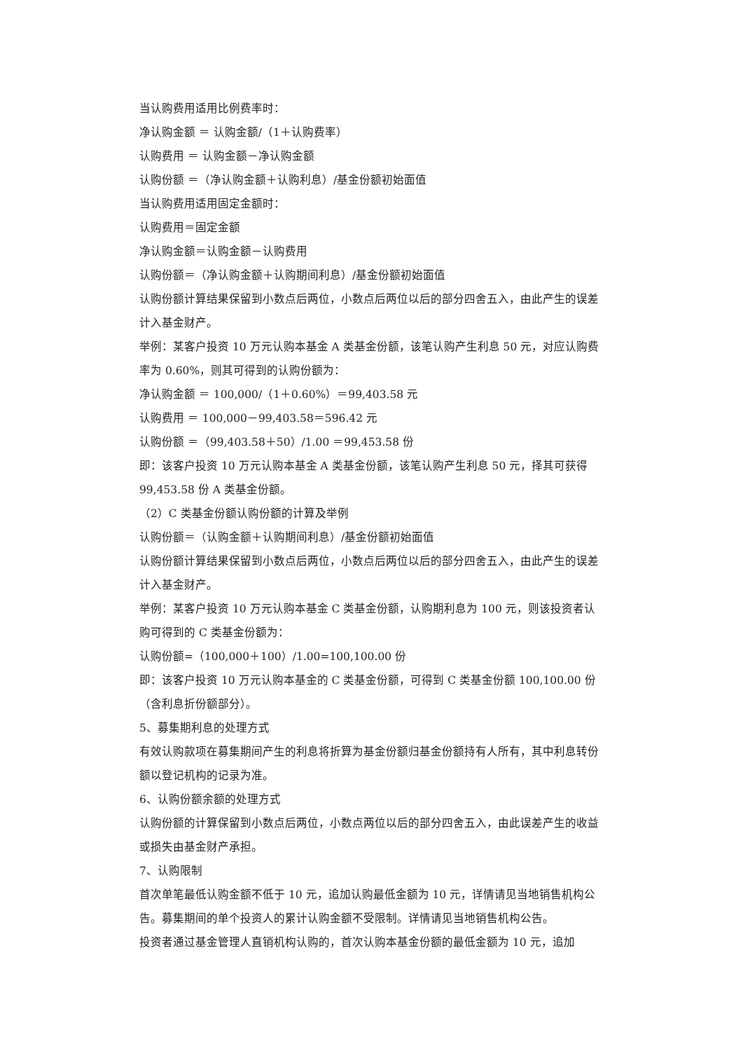当认购费用适用比例费率时：
净认购金额 ＝ 认购金额/（1＋认购费率）
认购费用 ＝ 认购金额－净认购金额
认购份额 ＝（净认购金额＋认购利息）/基金份额初始面值
当认购费用适用固定金额时：
认购费用＝固定金额
净认购金额＝认购金额－认购费用
认购份额＝（净认购金额＋认购期间利息）/基金份额初始面值
认购份额计算结果保留到小数点后两位，小数点后两位以后的部分四舍五入，由此产生的误差计入基金财产。
举例：某客户投资 10 万元认购本基金 A 类基金份额，该笔认购产生利息 50 元，对应认购费率为 0.60%，则其可得到的认购份额为：
净认购金额 ＝ 100,000/（1＋0.60%）＝99,403.58 元
认购费用 ＝ 100,000－99,403.58＝596.42 元
认购份额 ＝（99,403.58＋50）/1.00 ＝99,453.58 份
即：该客户投资 10 万元认购本基金 A 类基金份额，该笔认购产生利息 50 元，择其可获得 99,453.58 份 A 类基金份额。
（2）C 类基金份额认购份额的计算及举例
认购份额＝（认购金额＋认购期间利息）/基金份额初始面值
认购份额计算结果保留到小数点后两位，小数点后两位以后的部分四舍五入，由此产生的误差计入基金财产。
举例：某客户投资 10 万元认购本基金 C 类基金份额，认购期利息为 100 元，则该投资者认购可得到的 C 类基金份额为：
认购份额=（100,000＋100）/1.00=100,100.00 份
即：该客户投资 10 万元认购本基金的 C 类基金份额，可得到 C 类基金份额 100,100.00 份（含利息折份额部分）。
5、募集期利息的处理方式
有效认购款项在募集期间产生的利息将折算为基金份额归基金份额持有人所有，其中利息转份额以登记机构的记录为准。
6、认购份额余额的处理方式
认购份额的计算保留到小数点后两位，小数点两位以后的部分四舍五入，由此误差产生的收益或损失由基金财产承担。
7、认购限制
首次单笔最低认购金额不低于 10 元，追加认购最低金额为 10 元，详情请见当地销售机构公告。募集期间的单个投资人的累计认购金额不受限制。详情请见当地销售机构公告。
投资者通过基金管理人直销机构认购的，首次认购本基金份额的最低金额为 10 元，追加